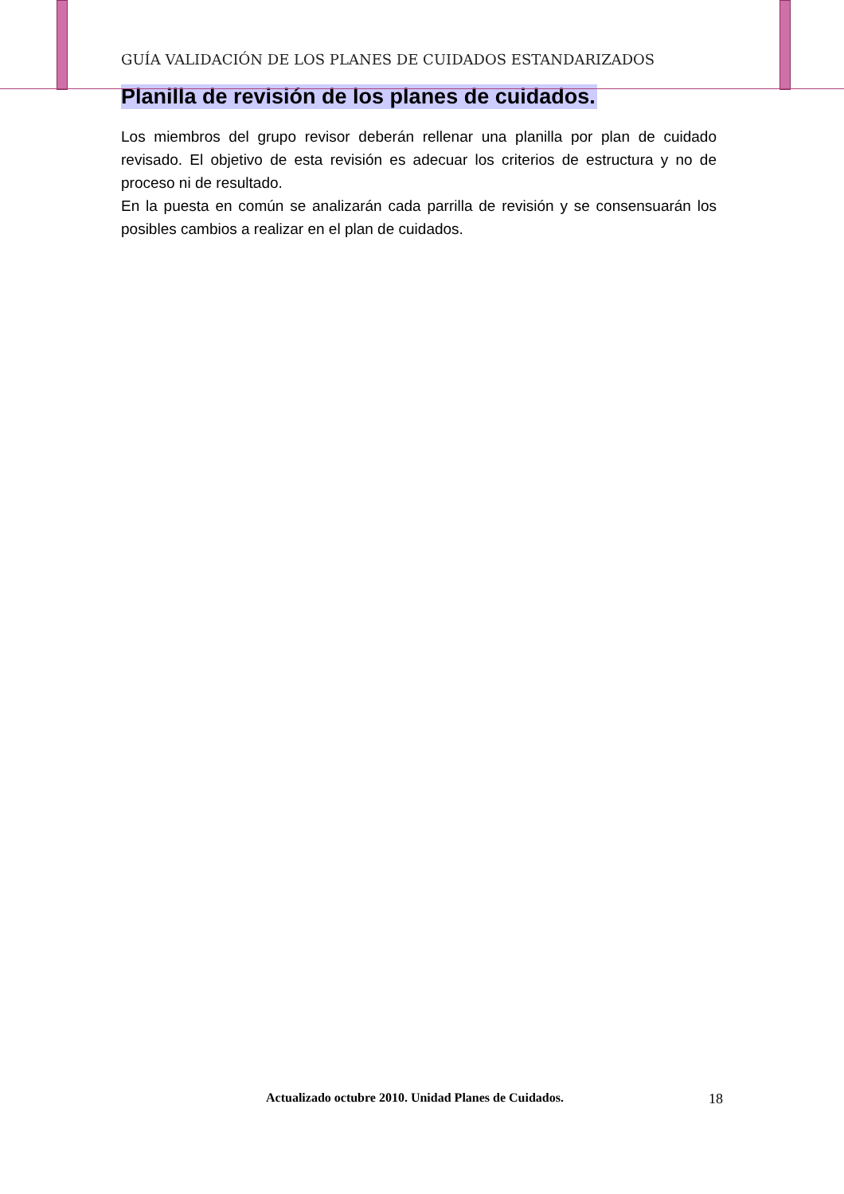GUÍA VALIDACIÓN DE LOS PLANES DE CUIDADOS ESTANDARIZADOS
Planilla de revisión de los planes de cuidados.
Los miembros del grupo revisor deberán rellenar una planilla por plan de cuidado revisado. El objetivo de esta revisión es adecuar los criterios de estructura y no de proceso ni de resultado.
En la puesta en común se analizarán cada parrilla de revisión y se consensuarán los posibles cambios a realizar en el plan de cuidados.
Actualizado octubre 2010. Unidad Planes de Cuidados. 18